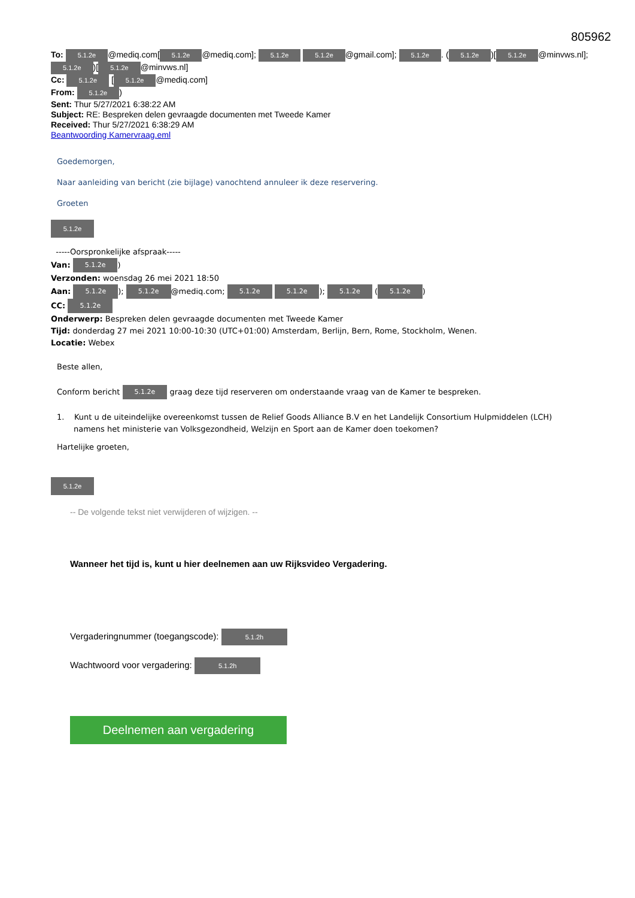805962
To: 5.1.2e @mediq.com[5.1.2e @mediq.com]; 5.1.2e 5.1.2e @gmail.com]; 5.1.2e. (5.1.2e)[5.1.2e @minvws.nl]; 5.1.2e)[5.1.2e @minvws.nl]
Cc: 5.1.2e [5.1.2e @mediq.com]
From: 5.1.2e)
Sent: Thur 5/27/2021 6:38:22 AM
Subject: RE: Bespreken delen gevraagde documenten met Tweede Kamer
Received: Thur 5/27/2021 6:38:29 AM
Beantwoording Kamervraag.eml
Goedemorgen,
Naar aanleiding van bericht (zie bijlage) vanochtend annuleer ik deze reservering.
Groeten
5.1.2e
-----Oorspronkelijke afspraak-----
Van: 5.1.2e)
Verzonden: woensdag 26 mei 2021 18:50
Aan: 5.1.2e); 5.1.2e @mediq.com; 5.1.2e 5.1.2e); 5.1.2e (5.1.2e)
CC: 5.1.2e
Onderwerp: Bespreken delen gevraagde documenten met Tweede Kamer
Tijd: donderdag 27 mei 2021 10:00-10:30 (UTC+01:00) Amsterdam, Berlijn, Bern, Rome, Stockholm, Wenen.
Locatie: Webex
Beste allen,
Conform bericht 5.1.2e graag deze tijd reserveren om onderstaande vraag van de Kamer te bespreken.
1. Kunt u de uiteindelijke overeenkomst tussen de Relief Goods Alliance B.V en het Landelijk Consortium Hulpmiddelen (LCH) namens het ministerie van Volksgezondheid, Welzijn en Sport aan de Kamer doen toekomen?
Hartelijke groeten,
5.1.2e
-- De volgende tekst niet verwijderen of wijzigen. --
Wanneer het tijd is, kunt u hier deelnemen aan uw Rijksvideo Vergadering.
Vergaderingnummer (toegangscode): 5.1.2h
Wachtwoord voor vergadering: 5.1.2h
Deelnemen aan vergadering